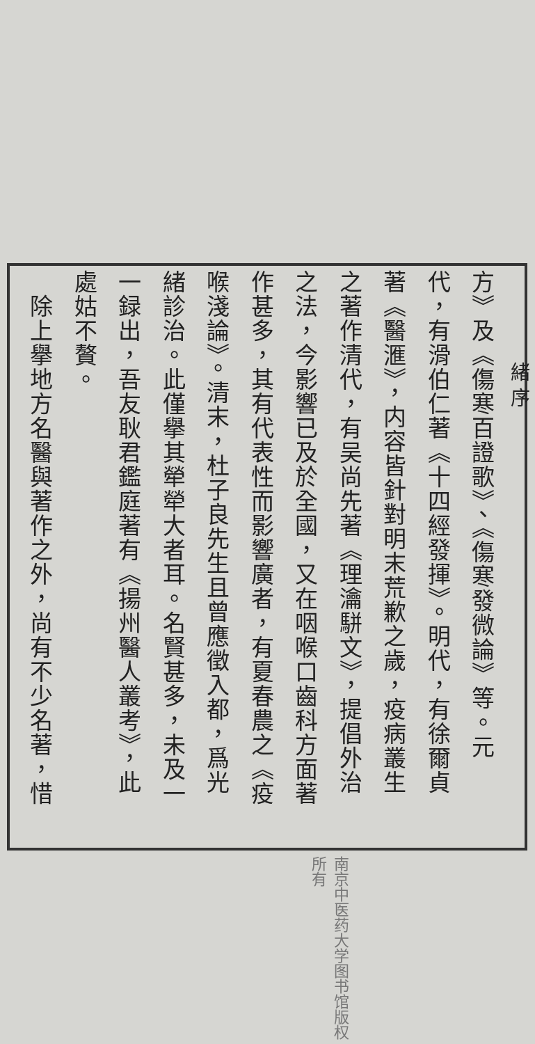方》及《傷寒百證歌》、《傷寒發微論》等。元
代，有滑伯仁著《十四經發揮》。明代，有徐爾貞
著《醫滙》，内容皆針對明末荒歉之歲，疫病叢生
之著作清代，有吴尚先著《理瀹駢文》，提倡外治
之法，今影響已及於全國，又在咽喉口齒科方面著
作甚多，其有代表性而影響廣者，有夏春農之《疫
喉淺論》。清末，杜子良先生且曾應徵入都，爲光
緒診治。此僅擧其犖犖大者耳。名賢甚多，未及一
一録出，吾友耿君鑑庭著有《揚州醫人叢考》，此
處姑不贅。
　除上擧地方名醫與著作之外，尚有不少名著，惜
緒 序
南京中医药大学图书馆版权所有